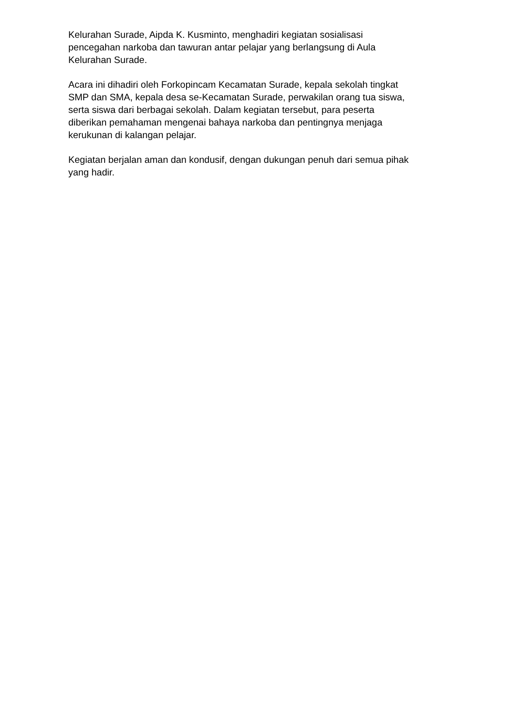Kelurahan Surade, Aipda K. Kusminto, menghadiri kegiatan sosialisasi
pencegahan narkoba dan tawuran antar pelajar yang berlangsung di Aula
Kelurahan Surade.
Acara ini dihadiri oleh Forkopincam Kecamatan Surade, kepala sekolah tingkat
SMP dan SMA, kepala desa se-Kecamatan Surade, perwakilan orang tua siswa,
serta siswa dari berbagai sekolah. Dalam kegiatan tersebut, para peserta
diberikan pemahaman mengenai bahaya narkoba dan pentingnya menjaga
kerukunan di kalangan pelajar.
Kegiatan berjalan aman dan kondusif, dengan dukungan penuh dari semua pihak
yang hadir.